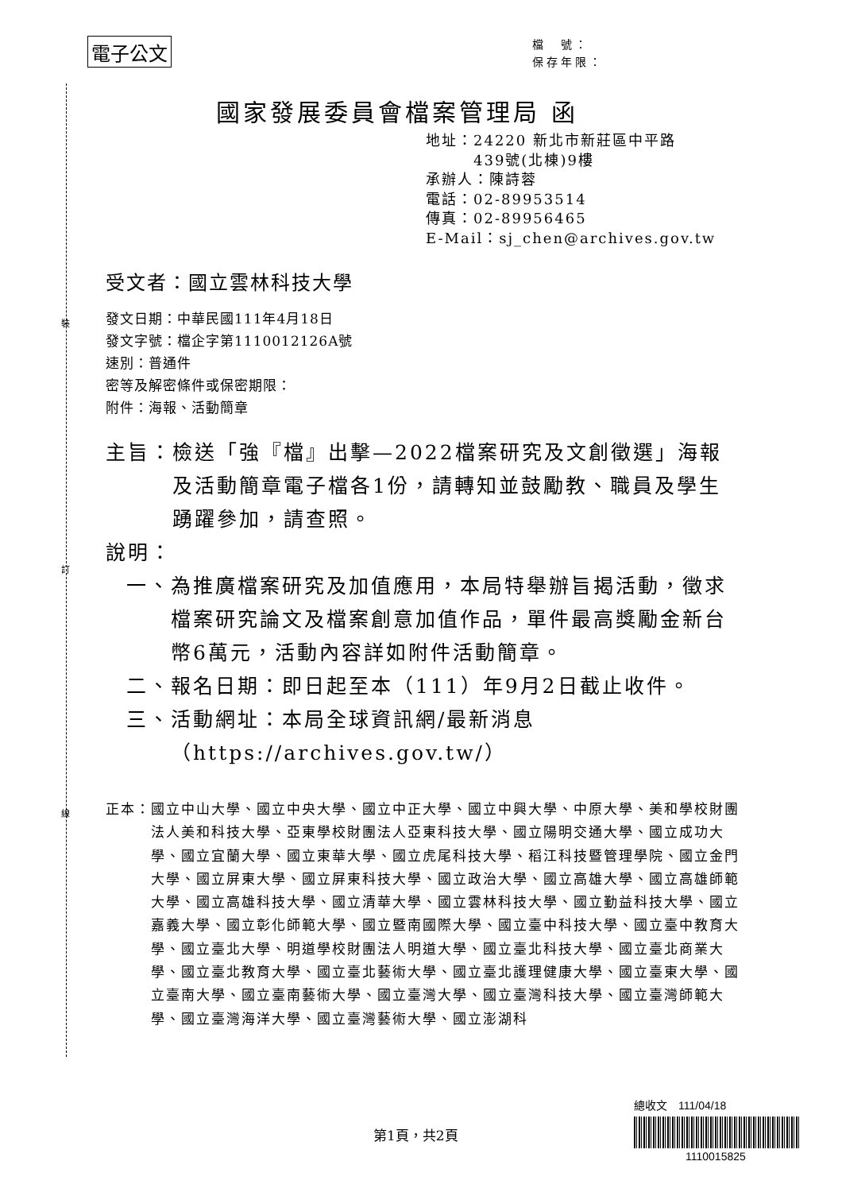裝
訂
線
電子公文
檔　號：
保存年限：
國家發展委員會檔案管理局 函
地址：24220 新北市新莊區中平路
　　　439號(北棟)9樓
承辦人：陳詩蓉
電話：02-89953514
傳真：02-89956465
E-Mail：sj_chen@archives.gov.tw
受文者：國立雲林科技大學
發文日期：中華民國111年4月18日
發文字號：檔企字第1110012126A號
速別：普通件
密等及解密條件或保密期限：
附件：海報、活動簡章
主旨： 檢送「強『檔』出擊—2022檔案研究及文創徵選」海報及活動簡章電子檔各1份，請轉知並鼓勵教、職員及學生踴躍參加，請查照。
說明：
一、 為推廣檔案研究及加值應用，本局特舉辦旨揭活動，徵求檔案研究論文及檔案創意加值作品，單件最高獎勵金新台幣6萬元，活動內容詳如附件活動簡章。
二、 報名日期：即日起至本（111）年9月2日截止收件。
三、 活動網址：本局全球資訊網/最新消息（https://archives.gov.tw/）
正本： 國立中山大學、國立中央大學、國立中正大學、國立中興大學、中原大學、美和學校財團法人美和科技大學、亞東學校財團法人亞東科技大學、國立陽明交通大學、國立成功大學、國立宜蘭大學、國立東華大學、國立虎尾科技大學、稻江科技暨管理學院、國立金門大學、國立屏東大學、國立屏東科技大學、國立政治大學、國立高雄大學、國立高雄師範大學、國立高雄科技大學、國立清華大學、國立雲林科技大學、國立勤益科技大學、國立嘉義大學、國立彰化師範大學、國立暨南國際大學、國立臺中科技大學、國立臺中教育大學、國立臺北大學、明道學校財團法人明道大學、國立臺北科技大學、國立臺北商業大學、國立臺北教育大學、國立臺北藝術大學、國立臺北護理健康大學、國立臺東大學、國立臺南大學、國立臺南藝術大學、國立臺灣大學、國立臺灣科技大學、國立臺灣師範大學、國立臺灣海洋大學、國立臺灣藝術大學、國立澎湖科
總收文　111/04/18
1110015825
第1頁，共2頁